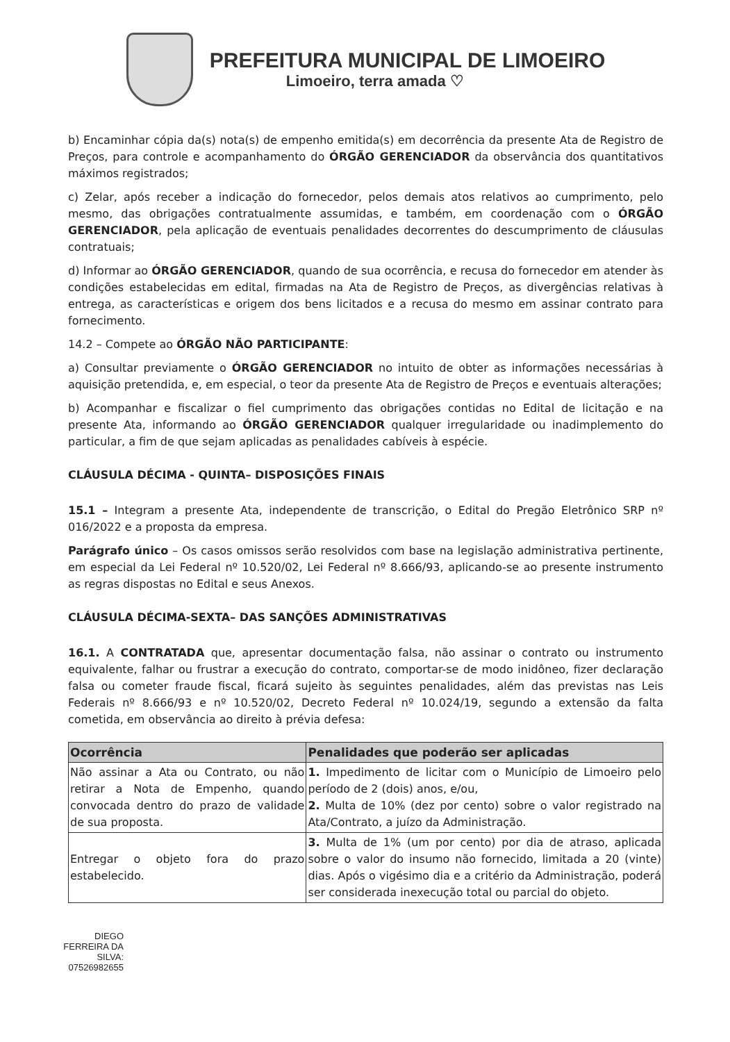PREFEITURA MUNICIPAL DE LIMOEIRO
Limoeiro, terra amada ♡
b) Encaminhar cópia da(s) nota(s) de empenho emitida(s) em decorrência da presente Ata de Registro de Preços, para controle e acompanhamento do ÓRGÃO GERENCIADOR da observância dos quantitativos máximos registrados;
c) Zelar, após receber a indicação do fornecedor, pelos demais atos relativos ao cumprimento, pelo mesmo, das obrigações contratualmente assumidas, e também, em coordenação com o ÓRGÃO GERENCIADOR, pela aplicação de eventuais penalidades decorrentes do descumprimento de cláusulas contratuais;
d) Informar ao ÓRGÃO GERENCIADOR, quando de sua ocorrência, e recusa do fornecedor em atender às condições estabelecidas em edital, firmadas na Ata de Registro de Preços, as divergências relativas à entrega, as características e origem dos bens licitados e a recusa do mesmo em assinar contrato para fornecimento.
14.2 – Compete ao ÓRGÃO NÃO PARTICIPANTE:
a) Consultar previamente o ÓRGÃO GERENCIADOR no intuito de obter as informações necessárias à aquisição pretendida, e, em especial, o teor da presente Ata de Registro de Preços e eventuais alterações;
b) Acompanhar e fiscalizar o fiel cumprimento das obrigações contidas no Edital de licitação e na presente Ata, informando ao ÓRGÃO GERENCIADOR qualquer irregularidade ou inadimplemento do particular, a fim de que sejam aplicadas as penalidades cabíveis à espécie.
CLÁUSULA DÉCIMA - QUINTA– DISPOSIÇÕES FINAIS
15.1 – Integram a presente Ata, independente de transcrição, o Edital do Pregão Eletrônico SRP nº 016/2022 e a proposta da empresa.
Parágrafo único – Os casos omissos serão resolvidos com base na legislação administrativa pertinente, em especial da Lei Federal nº 10.520/02, Lei Federal nº 8.666/93, aplicando-se ao presente instrumento as regras dispostas no Edital e seus Anexos.
CLÁUSULA DÉCIMA-SEXTA– DAS SANÇÕES ADMINISTRATIVAS
16.1. A CONTRATADA que, apresentar documentação falsa, não assinar o contrato ou instrumento equivalente, falhar ou frustrar a execução do contrato, comportar-se de modo inidôneo, fizer declaração falsa ou cometer fraude fiscal, ficará sujeito às seguintes penalidades, além das previstas nas Leis Federais nº 8.666/93 e nº 10.520/02, Decreto Federal nº 10.024/19, segundo a extensão da falta cometida, em observância ao direito à prévia defesa:
| Ocorrência | Penalidades que poderão ser aplicadas |
| --- | --- |
| Não assinar a Ata ou Contrato, ou não retirar a Nota de Empenho, quando convocada dentro do prazo de validade de sua proposta. | 1. Impedimento de licitar com o Município de Limoeiro pelo período de 2 (dois) anos, e/ou, 2. Multa de 10% (dez por cento) sobre o valor registrado na Ata/Contrato, a juízo da Administração. |
| Entregar o objeto fora do prazo estabelecido. | 3. Multa de 1% (um por cento) por dia de atraso, aplicada sobre o valor do insumo não fornecido, limitada a 20 (vinte) dias. Após o vigésimo dia e a critério da Administração, poderá ser considerada inexecução total ou parcial do objeto. |
DIEGO FERREIRA DA SILVA: 07526982655